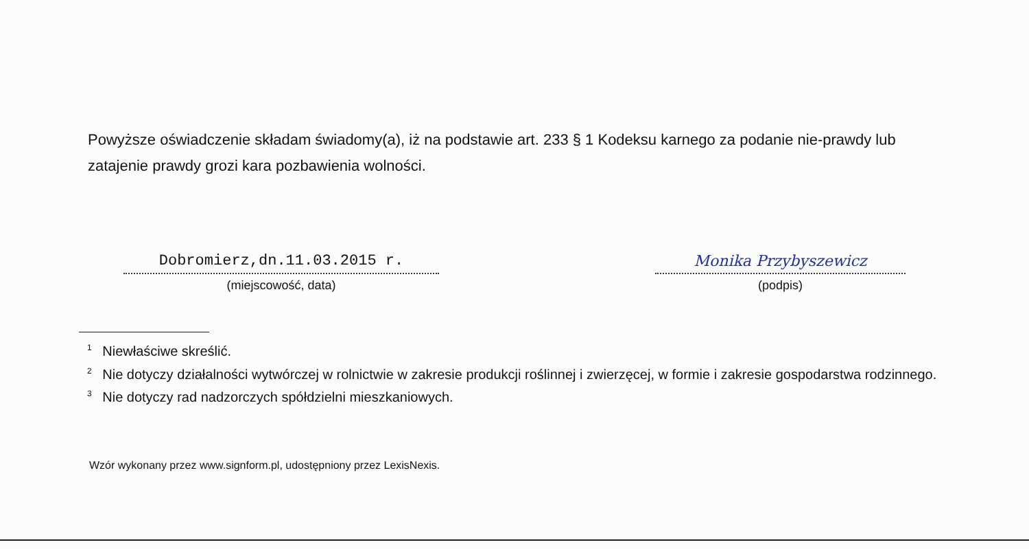Powyższe oświadczenie składam świadomy(a), iż na podstawie art. 233 § 1 Kodeksu karnego za podanie nie-prawdy lub zatajenie prawdy grozi kara pozbawienia wolności.
Dobromierz,dn.11.03.2015 r.
(miejscowość, data)
Monika Przybyszewicz
(podpis)
<sup>1</sup> Niewłaściwe skreślić.
<sup>2</sup> Nie dotyczy działalności wytwórczej w rolnictwie w zakresie produkcji roślinnej i zwierzęcej, w formie i zakresie gospodarstwa rodzinnego.
<sup>3</sup> Nie dotyczy rad nadzorczych spółdzielni mieszkaniowych.
Wzór wykonany przez www.signform.pl, udostępniony przez LexisNexis.